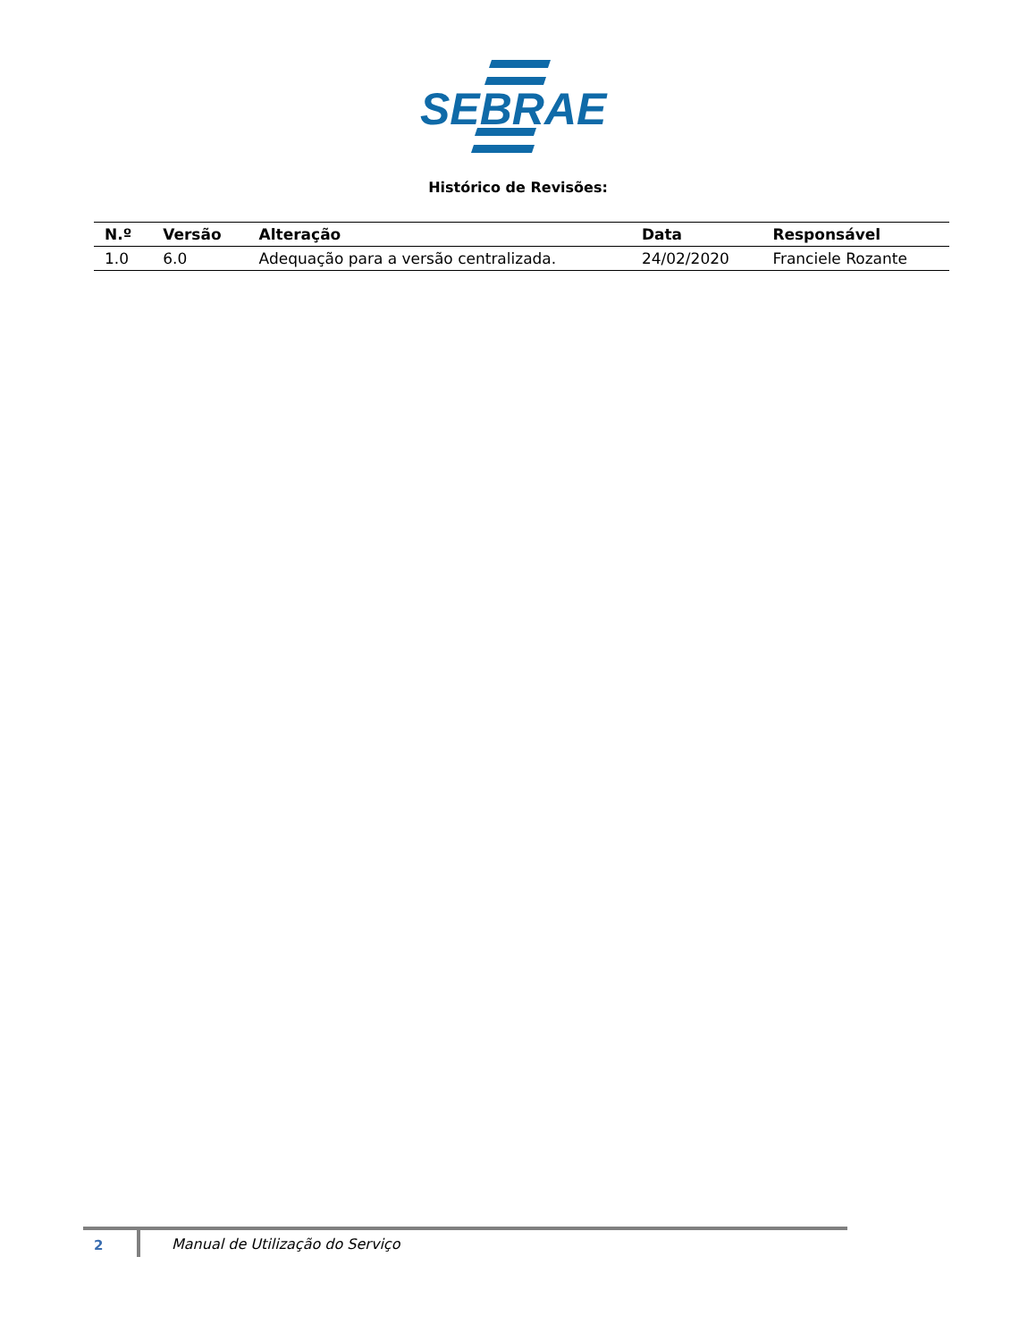SEBRAE
Histórico de Revisões:
| N.º | Versão | Alteração | Data | Responsável |
| --- | --- | --- | --- | --- |
| 1.0 | 6.0 | Adequação para a versão centralizada. | 24/02/2020 | Franciele Rozante |
2
Manual de Utilização do Serviço